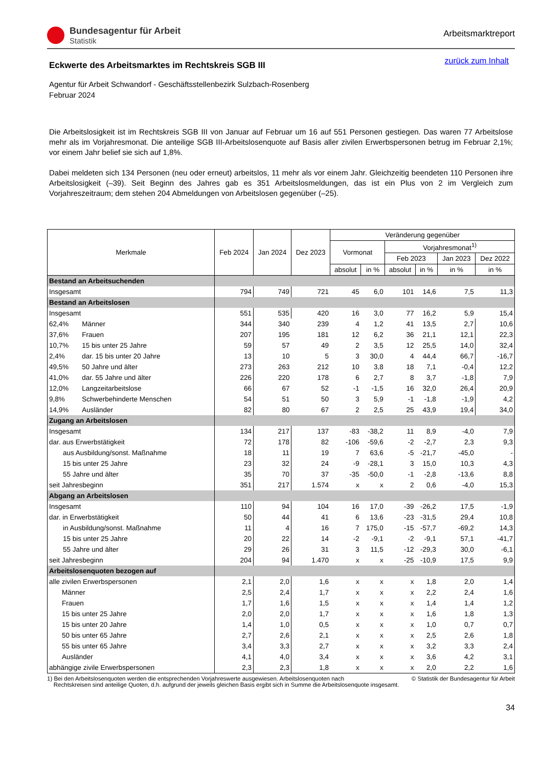Bundesagentur für Arbeit
Statistik
Arbeitsmarktreport
zurück zum Inhalt
Eckwerte des Arbeitsmarktes im Rechtskreis SGB III
Agentur für Arbeit Schwandorf - Geschäftsstellenbezirk Sulzbach-Rosenberg
Februar 2024
Die Arbeitslosigkeit ist im Rechtskreis SGB III von Januar auf Februar um 16 auf 551 Personen gestiegen. Das waren 77 Arbeitslose mehr als im Vorjahresmonat. Die anteilige SGB III-Arbeitslosenquote auf Basis aller zivilen Erwerbspersonen betrug im Februar 2,1%; vor einem Jahr belief sie sich auf 1,8%.
Dabei meldeten sich 134 Personen (neu oder erneut) arbeitslos, 11 mehr als vor einem Jahr. Gleichzeitig beendeten 110 Personen ihre Arbeitslosigkeit (–39). Seit Beginn des Jahres gab es 351 Arbeitslosmeldungen, das ist ein Plus von 2 im Vergleich zum Vorjahreszeitraum; dem stehen 204 Abmeldungen von Arbeitslosen gegenüber (–25).
| Merkmale | | Feb 2024 | Jan 2024 | Dez 2023 | Veränderung gegenüber | | | | | |
| --- | --- | --- | --- | --- | --- | --- | --- | --- | --- | --- |
| | | | | | Vormonat | | Vorjahresmonat<sup>1)</sup> | | | |
| | | | | | | | Feb 2023 | | Jan 2023 | Dez 2022 |
| | | | | | absolut | in % | absolut | in % | in % | in % |
| Bestand an Arbeitsuchenden | | | | | | | | | | |
| Insgesamt | | 794 | 749 | 721 | 45 | 6,0 | 101 | 14,6 | 7,5 | 11,3 |
| Bestand an Arbeitslosen | | | | | | | | | | |
| Insgesamt | | 551 | 535 | 420 | 16 | 3,0 | 77 | 16,2 | 5,9 | 15,4 |
| 62,4% | Männer | 344 | 340 | 239 | 4 | 1,2 | 41 | 13,5 | 2,7 | 10,6 |
| 37,6% | Frauen | 207 | 195 | 181 | 12 | 6,2 | 36 | 21,1 | 12,1 | 22,3 |
| 10,7% | 15 bis unter 25 Jahre | 59 | 57 | 49 | 2 | 3,5 | 12 | 25,5 | 14,0 | 32,4 |
| 2,4% | dar. 15 bis unter 20 Jahre | 13 | 10 | 5 | 3 | 30,0 | 4 | 44,4 | 66,7 | -16,7 |
| 49,5% | 50 Jahre und älter | 273 | 263 | 212 | 10 | 3,8 | 18 | 7,1 | -0,4 | 12,2 |
| 41,0% | dar. 55 Jahre und älter | 226 | 220 | 178 | 6 | 2,7 | 8 | 3,7 | -1,8 | 7,9 |
| 12,0% | Langzeitarbeitslose | 66 | 67 | 52 | -1 | -1,5 | 16 | 32,0 | 26,4 | 20,9 |
| 9,8% | Schwerbehinderte Menschen | 54 | 51 | 50 | 3 | 5,9 | -1 | -1,8 | -1,9 | 4,2 |
| 14,9% | Ausländer | 82 | 80 | 67 | 2 | 2,5 | 25 | 43,9 | 19,4 | 34,0 |
| Zugang an Arbeitslosen | | | | | | | | | | |
| Insgesamt | | 134 | 217 | 137 | -83 | -38,2 | 11 | 8,9 | -4,0 | 7,9 |
| dar. aus Erwerbstätigkeit | | 72 | 178 | 82 | -106 | -59,6 | -2 | -2,7 | 2,3 | 9,3 |
| aus Ausbildung/sonst. Maßnahme | | 18 | 11 | 19 | 7 | 63,6 | -5 | -21,7 | -45,0 | - |
| 15 bis unter 25 Jahre | | 23 | 32 | 24 | -9 | -28,1 | 3 | 15,0 | 10,3 | 4,3 |
| 55 Jahre und älter | | 35 | 70 | 37 | -35 | -50,0 | -1 | -2,8 | -13,6 | 8,8 |
| seit Jahresbeginn | | 351 | 217 | 1.574 | x | x | 2 | 0,6 | -4,0 | 15,3 |
| Abgang an Arbeitslosen | | | | | | | | | | |
| Insgesamt | | 110 | 94 | 104 | 16 | 17,0 | -39 | -26,2 | 17,5 | -1,9 |
| dar. in Erwerbstätigkeit | | 50 | 44 | 41 | 6 | 13,6 | -23 | -31,5 | 29,4 | 10,8 |
| in Ausbildung/sonst. Maßnahme | | 11 | 4 | 16 | 7 | 175,0 | -15 | -57,7 | -69,2 | 14,3 |
| 15 bis unter 25 Jahre | | 20 | 22 | 14 | -2 | -9,1 | -2 | -9,1 | 57,1 | -41,7 |
| 55 Jahre und älter | | 29 | 26 | 31 | 3 | 11,5 | -12 | -29,3 | 30,0 | -6,1 |
| seit Jahresbeginn | | 204 | 94 | 1.470 | x | x | -25 | -10,9 | 17,5 | 9,9 |
| Arbeitslosenquoten bezogen auf | | | | | | | | | | |
| alle zivilen Erwerbspersonen | | 2,1 | 2,0 | 1,6 | x | x | x | 1,8 | 2,0 | 1,4 |
| Männer | | 2,5 | 2,4 | 1,7 | x | x | x | 2,2 | 2,4 | 1,6 |
| Frauen | | 1,7 | 1,6 | 1,5 | x | x | x | 1,4 | 1,4 | 1,2 |
| 15 bis unter 25 Jahre | | 2,0 | 2,0 | 1,7 | x | x | x | 1,6 | 1,8 | 1,3 |
| 15 bis unter 20 Jahre | | 1,4 | 1,0 | 0,5 | x | x | x | 1,0 | 0,7 | 0,7 |
| 50 bis unter 65 Jahre | | 2,7 | 2,6 | 2,1 | x | x | x | 2,5 | 2,6 | 1,8 |
| 55 bis unter 65 Jahre | | 3,4 | 3,3 | 2,7 | x | x | x | 3,2 | 3,3 | 2,4 |
| Ausländer | | 4,1 | 4,0 | 3,4 | x | x | x | 3,6 | 4,2 | 3,1 |
| abhängige zivile Erwerbspersonen | | 2,3 | 2,3 | 1,8 | x | x | x | 2,0 | 2,2 | 1,6 |
1) Bei den Arbeitslosenquoten werden die entsprechenden Vorjahreswerte ausgewiesen. Arbeitslosenquoten nach
Rechtskreisen sind anteilige Quoten, d.h. aufgrund der jeweils gleichen Basis ergibt sich in Summe die Arbeitslosenquote insgesamt.
© Statistik der Bundesagentur für Arbeit
34